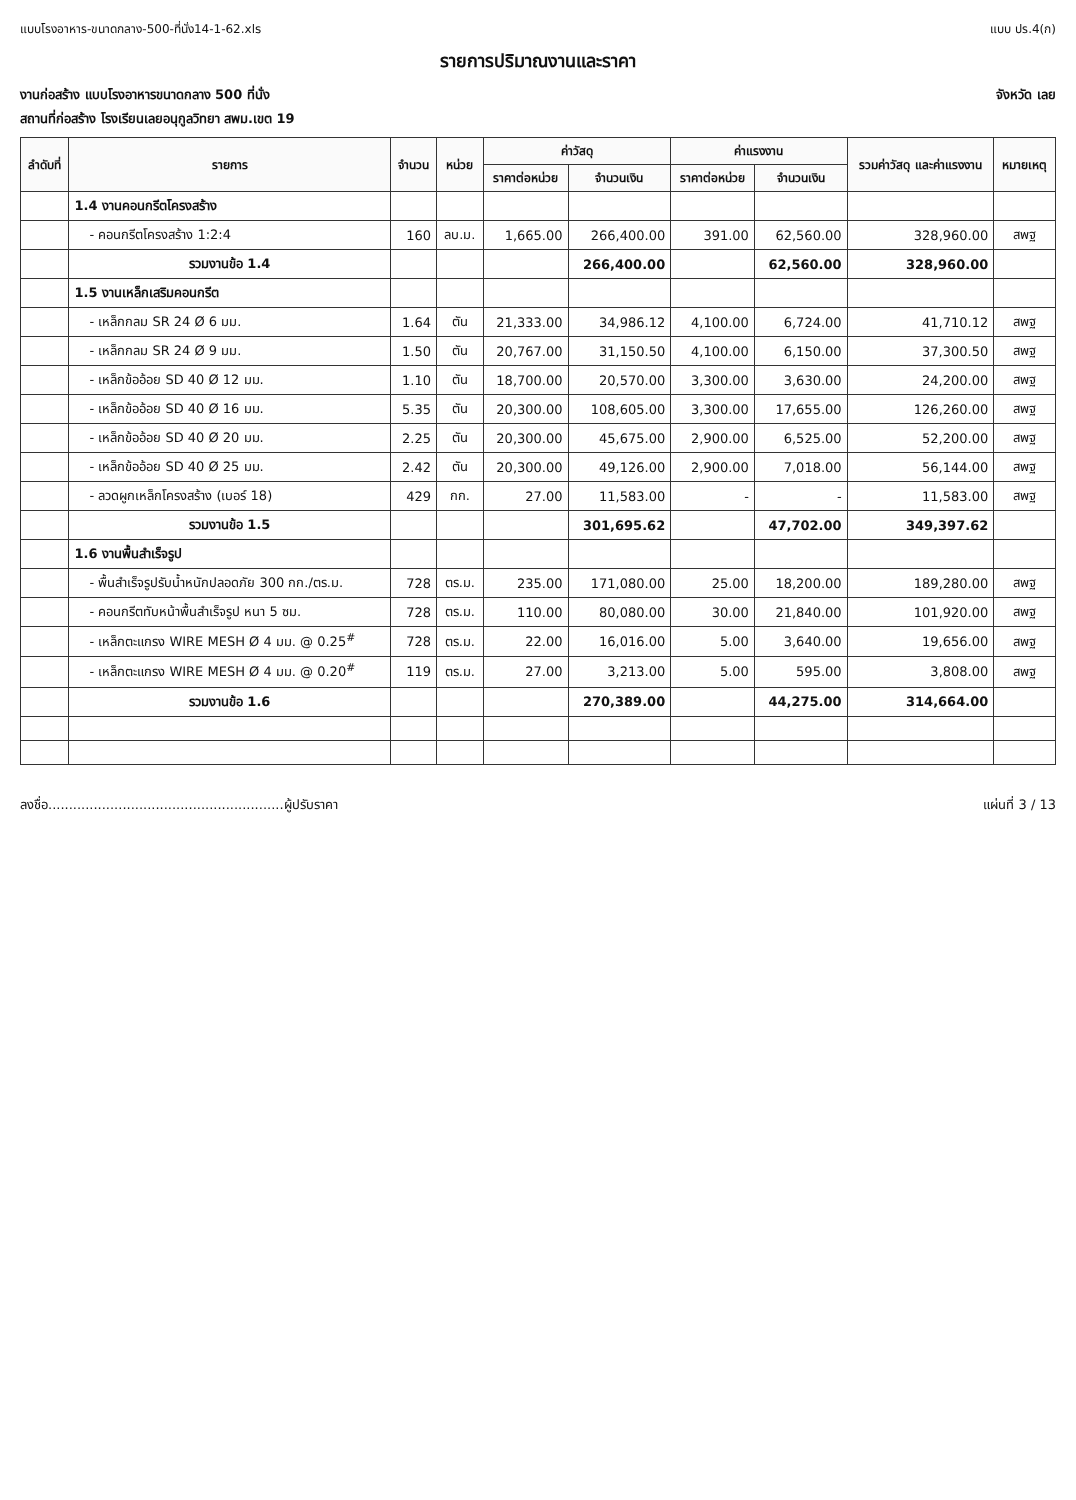แบบโรงอาหาร-ขนาดกลาง-500-ที่นั่ง14-1-62.xls แบบ ปร.4(ก)
รายการปริมาณงานและราคา
งานก่อสร้าง แบบโรงอาหารขนาดกลาง 500 ที่นั่ง จังหวัด เลย
สถานที่ก่อสร้าง โรงเรียนเลยอนุกูลวิทยา สพม.เขต 19
| ลำดับที่ | รายการ | จำนวน | หน่วย | ค่าวัสดุ | | ค่าแรงงาน | | รวมค่าวัสดุ และค่าแรงงาน | หมายเหตุ |
| --- | --- | --- | --- | --- | --- | --- | --- | --- | --- |
| | | | | ราคาต่อหน่วย | จำนวนเงิน | ราคาต่อหน่วย | จำนวนเงิน | | |
| | 1.4 งานคอนกรีตโครงสร้าง | | | | | | | | |
| | - คอนกรีตโครงสร้าง 1:2:4 | 160 | ลบ.ม. | 1,665.00 | 266,400.00 | 391.00 | 62,560.00 | 328,960.00 | สพฐ |
| | รวมงานข้อ 1.4 | | | | 266,400.00 | | 62,560.00 | 328,960.00 | |
| | 1.5 งานเหล็กเสริมคอนกรีต | | | | | | | | |
| | - เหล็กกลม SR 24 Ø 6 มม. | 1.64 | ตัน | 21,333.00 | 34,986.12 | 4,100.00 | 6,724.00 | 41,710.12 | สพฐ |
| | - เหล็กกลม SR 24 Ø 9 มม. | 1.50 | ตัน | 20,767.00 | 31,150.50 | 4,100.00 | 6,150.00 | 37,300.50 | สพฐ |
| | - เหล็กข้ออ้อย SD 40 Ø 12 มม. | 1.10 | ตัน | 18,700.00 | 20,570.00 | 3,300.00 | 3,630.00 | 24,200.00 | สพฐ |
| | - เหล็กข้ออ้อย SD 40 Ø 16 มม. | 5.35 | ตัน | 20,300.00 | 108,605.00 | 3,300.00 | 17,655.00 | 126,260.00 | สพฐ |
| | - เหล็กข้ออ้อย SD 40 Ø 20 มม. | 2.25 | ตัน | 20,300.00 | 45,675.00 | 2,900.00 | 6,525.00 | 52,200.00 | สพฐ |
| | - เหล็กข้ออ้อย SD 40 Ø 25 มม. | 2.42 | ตัน | 20,300.00 | 49,126.00 | 2,900.00 | 7,018.00 | 56,144.00 | สพฐ |
| | - ลวดผูกเหล็กโครงสร้าง (เบอร์ 18) | 429 | กก. | 27.00 | 11,583.00 | - | - | 11,583.00 | สพฐ |
| | รวมงานข้อ 1.5 | | | | 301,695.62 | | 47,702.00 | 349,397.62 | |
| | 1.6 งานพื้นสำเร็จรูป | | | | | | | | |
| | - พื้นสำเร็จรูปรับน้ำหนักปลอดภัย 300 กก./ตร.ม. | 728 | ตร.ม. | 235.00 | 171,080.00 | 25.00 | 18,200.00 | 189,280.00 | สพฐ |
| | - คอนกรีตทับหน้าพื้นสำเร็จรูป หนา 5 ซม. | 728 | ตร.ม. | 110.00 | 80,080.00 | 30.00 | 21,840.00 | 101,920.00 | สพฐ |
| | - เหล็กตะแกรง WIRE MESH Ø 4 มม. @ 0.25<sup>#</sup> | 728 | ตร.ม. | 22.00 | 16,016.00 | 5.00 | 3,640.00 | 19,656.00 | สพฐ |
| | - เหล็กตะแกรง WIRE MESH Ø 4 มม. @ 0.20<sup>#</sup> | 119 | ตร.ม. | 27.00 | 3,213.00 | 5.00 | 595.00 | 3,808.00 | สพฐ |
| | รวมงานข้อ 1.6 | | | | 270,389.00 | | 44,275.00 | 314,664.00 | |
ลงชื่อ.........................................................ผู้ปรับราคา แผ่นที่ 3 / 13